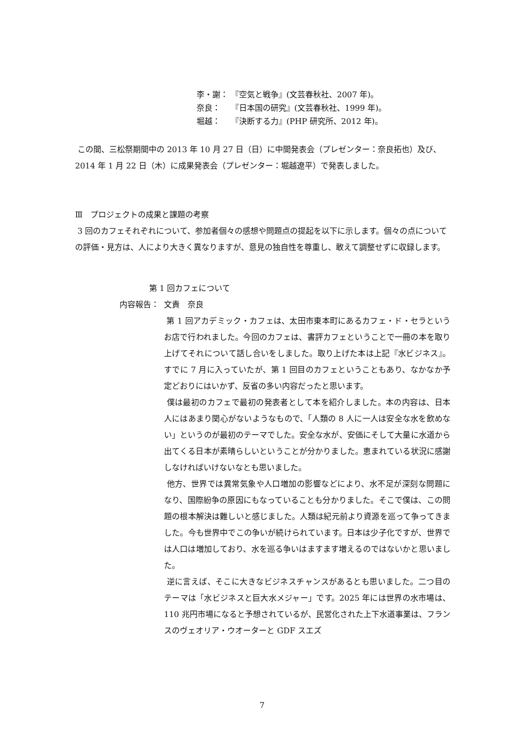李・謝： 『空気と戦争』(文芸春秋社、2007 年)。
奈良： 『日本国の研究』(文芸春秋社、1999 年)。
堀越： 『決断する力』(PHP 研究所、2012 年)。
この間、三松祭期間中の 2013 年 10 月 27 日（日）に中間発表会（プレゼンター：奈良拓也）及び、2014 年 1 月 22 日（木）に成果発表会（プレゼンター：堀越遼平）で発表しました。
Ⅲ　プロジェクトの成果と課題の考察
3 回のカフェそれぞれについて、参加者個々の感想や問題点の提起を以下に示します。個々の点についての評価・見方は、人により大きく異なりますが、意見の独自性を尊重し、敢えて調整せずに収録します。
第 1 回カフェについて
内容報告： 文責　奈良
第 1 回アカデミック・カフェは、太田市東本町にあるカフェ・ド・セラというお店で行われました。今回のカフェは、書評カフェということで一冊の本を取り上げてそれについて話し合いをしました。取り上げた本は上記『水ビジネス』。すでに 7 月に入っていたが、第 1 回目のカフェということもあり、なかなか予定どおりにはいかず、反省の多い内容だったと思います。
僕は最初のカフェで最初の発表者として本を紹介しました。本の内容は、日本人にはあまり関心がないようなもので、「人類の 8 人に一人は安全な水を飲めない」というのが最初のテーマでした。安全な水が、安価にそして大量に水道から出てくる日本が素晴らしいということが分かりました。恵まれている状況に感謝しなければいけないなとも思いました。
他方、世界では異常気象や人口増加の影響などにより、水不足が深刻な問題になり、国際紛争の原因にもなっていることも分かりました。そこで僕は、この問題の根本解決は難しいと感じました。人類は紀元前より資源を巡って争ってきました。今も世界中でこの争いが続けられています。日本は少子化ですが、世界では人口は増加しており、水を巡る争いはますます増えるのではないかと思いました。
逆に言えば、そこに大きなビジネスチャンスがあるとも思いました。二つ目のテーマは「水ビジネスと巨大水メジャー」です。2025 年には世界の水市場は、110 兆円市場になると予想されているが、民営化された上下水道事業は、フランスのヴェオリア・ウオーターと GDF スエズ
7